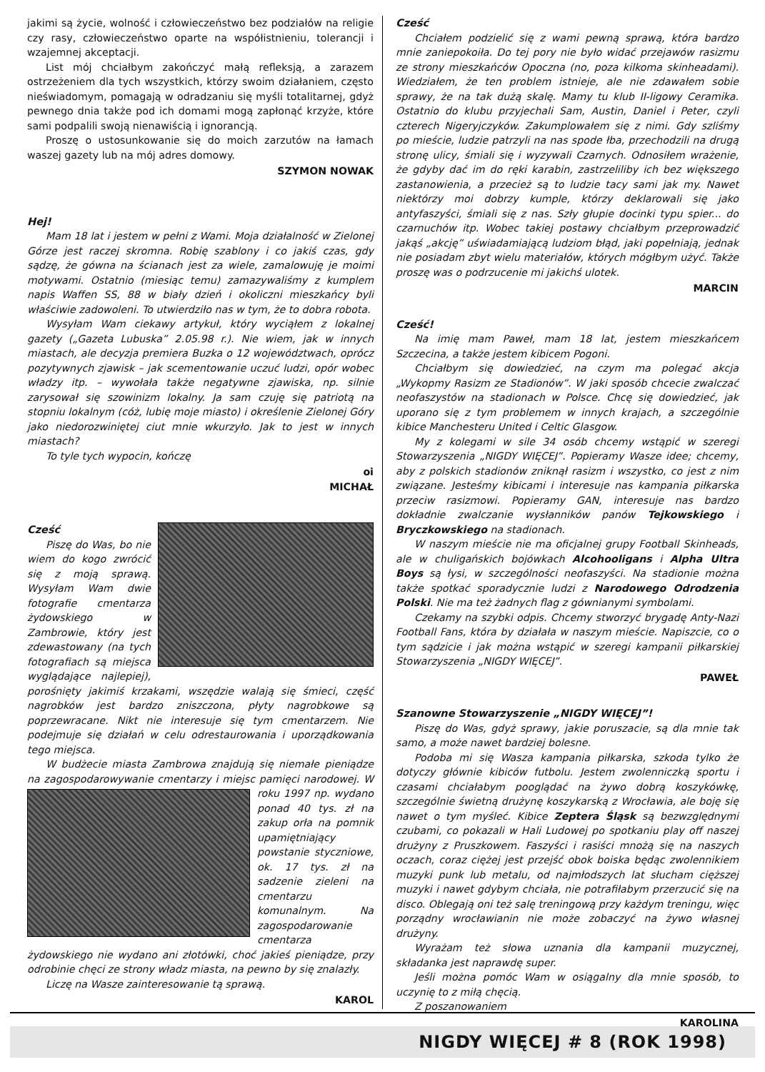jakimi są życie, wolność i człowieczeństwo bez podziałów na religie czy rasy, człowieczeństwo oparte na współistnieniu, tolerancji i wzajemnej akceptacji.
List mój chciałbym zakończyć małą refleksją, a zarazem ostrzeżeniem dla tych wszystkich, którzy swoim działaniem, często nieświadomym, pomagają w odradzaniu się myśli totalitarnej, gdyż pewnego dnia także pod ich domami mogą zapłonąć krzyże, które sami podpalili swoją nienawiścią i ignorancją.
Proszę o ustosunkowanie się do moich zarzutów na łamach waszej gazety lub na mój adres domowy.
SZYMON NOWAK
Hej!
Mam 18 lat i jestem w pełni z Wami. Moja działalność w Zielonej Górze jest raczej skromna. Robię szablony i co jakiś czas, gdy sądzę, że gówna na ścianach jest za wiele, zamalowuję je moimi motywami. Ostatnio (miesiąc temu) zamazywaliśmy z kumplem napis Waffen SS, 88 w biały dzień i okoliczni mieszkańcy byli właściwie zadowoleni. To utwierdziło nas w tym, że to dobra robota.
Wysyłam Wam ciekawy artykuł, który wyciąłem z lokalnej gazety („Gazeta Lubuska” 2.05.98 r.). Nie wiem, jak w innych miastach, ale decyzja premiera Buzka o 12 województwach, oprócz pozytywnych zjawisk – jak scementowanie uczuć ludzi, opór wobec władzy itp. – wywołała także negatywne zjawiska, np. silnie zarysował się szowinizm lokalny. Ja sam czuję się patriotą na stopniu lokalnym (cóż, lubię moje miasto) i określenie Zielonej Góry jako niedorozwiniętej ciut mnie wkurzyło. Jak to jest w innych miastach?
To tyle tych wypocin, kończę
oi
MICHAŁ
Cześć
Piszę do Was, bo nie wiem do kogo zwrócić się z moją sprawą. Wysyłam Wam dwie fotografie cmentarza żydowskiego w Zambrowie, który jest zdewastowany (na tych fotografiach są miejsca wyglądające najlepiej), porośnięty jakimiś krzakami, wszędzie walają się śmieci, część nagrobków jest bardzo zniszczona, płyty nagrobkowe są poprzewracane. Nikt nie interesuje się tym cmentarzem. Nie podejmuje się działań w celu odrestaurowania i uporządkowania tego miejsca.
W budżecie miasta Zambrowa znajdują się niemałe pieniądze na zagospodarowywanie cmentarzy i miejsc pamięci narodowej. W roku 1997 np. wydano ponad 40 tys. zł na zakup orła na pomnik upamiętniający powstanie styczniowe, ok. 17 tys. zł na sadzenie zieleni na cmentarzu komunalnym. Na zagospodarowanie cmentarza żydowskiego nie wydano ani złotówki, choć jakieś pieniądze, przy odrobinie chęci ze strony władz miasta, na pewno by się znalazły.
Liczę na Wasze zainteresowanie tą sprawą.
KAROL
Cześć
Chciałem podzielić się z wami pewną sprawą, która bardzo mnie zaniepokoiła. Do tej pory nie było widać przejawów rasizmu ze strony mieszkańców Opoczna (no, poza kilkoma skinheadami). Wiedziałem, że ten problem istnieje, ale nie zdawałem sobie sprawy, że na tak dużą skalę. Mamy tu klub II-ligowy Ceramika. Ostatnio do klubu przyjechali Sam, Austin, Daniel i Peter, czyli czterech Nigeryjczyków. Zakumplowałem się z nimi. Gdy szliśmy po mieście, ludzie patrzyli na nas spode łba, przechodzili na drugą stronę ulicy, śmiali się i wyzywali Czarnych. Odnosiłem wrażenie, że gdyby dać im do ręki karabin, zastrzeliliby ich bez większego zastanowienia, a przecież są to ludzie tacy sami jak my. Nawet niektórzy moi dobrzy kumple, którzy deklarowali się jako antyfaszyści, śmiali się z nas. Szły głupie docinki typu spier... do czarnuchów itp. Wobec takiej postawy chciałbym przeprowadzić jakąś „akcję” uświadamiającą ludziom błąd, jaki popełniają, jednak nie posiadam zbyt wielu materiałów, których mógłbym użyć. Także proszę was o podrzucenie mi jakichś ulotek.
MARCIN
Cześć!
Na imię mam Paweł, mam 18 lat, jestem mieszkańcem Szczecina, a także jestem kibicem Pogoni.
Chciałbym się dowiedzieć, na czym ma polegać akcja „Wykopmy Rasizm ze Stadionów”. W jaki sposób chcecie zwalczać neofaszystów na stadionach w Polsce. Chcę się dowiedzieć, jak uporano się z tym problemem w innych krajach, a szczególnie kibice Manchesteru United i Celtic Glasgow.
My z kolegami w sile 34 osób chcemy wstąpić w szeregi Stowarzyszenia „NIGDY WIĘCEJ”. Popieramy Wasze idee; chcemy, aby z polskich stadionów zniknął rasizm i wszystko, co jest z nim związane. Jesteśmy kibicami i interesuje nas kampania piłkarska przeciw rasizmowi. Popieramy GAN, interesuje nas bardzo dokładnie zwalczanie wysłanników panów Tejkowskiego i Bryczkowskiego na stadionach.
W naszym mieście nie ma oficjalnej grupy Football Skinheads, ale w chuligańskich bojówkach Alcohooligans i Alpha Ultra Boys są łysi, w szczególności neofaszyści. Na stadionie można także spotkać sporadycznie ludzi z Narodowego Odrodzenia Polski. Nie ma też żadnych flag z gównianymi symbolami.
Czekamy na szybki odpis. Chcemy stworzyć brygadę Anty-Nazi Football Fans, która by działała w naszym mieście. Napiszcie, co o tym sądzicie i jak można wstąpić w szeregi kampanii piłkarskiej Stowarzyszenia „NIGDY WIĘCEJ”.
PAWEŁ
Szanowne Stowarzyszenie „NIGDY WIĘCEJ”!
Piszę do Was, gdyż sprawy, jakie poruszacie, są dla mnie tak samo, a może nawet bardziej bolesne.
Podoba mi się Wasza kampania piłkarska, szkoda tylko że dotyczy głównie kibiców futbolu. Jestem zwolenniczką sportu i czasami chciałabym pooglądać na żywo dobrą koszykówkę, szczególnie świetną drużynę koszykarską z Wrocławia, ale boję się nawet o tym myśleć. Kibice Zeptera Śląsk są bezwzględnymi czubami, co pokazali w Hali Ludowej po spotkaniu play off naszej drużyny z Pruszkowem. Faszyści i rasiści mnożą się na naszych oczach, coraz ciężej jest przejść obok boiska będąc zwolennikiem muzyki punk lub metalu, od najmłodszych lat słucham cięższej muzyki i nawet gdybym chciała, nie potrafiłabym przerzucić się na disco. Oblegają oni też salę treningową przy każdym treningu, więc porządny wrocławianin nie może zobaczyć na żywo własnej drużyny.
Wyrażam też słowa uznania dla kampanii muzycznej, składanka jest naprawdę super.
Jeśli można pomóc Wam w osiągalny dla mnie sposób, to uczynię to z miłą chęcią.
Z poszanowaniem
KAROLINA
NIGDY WIĘCEJ # 8 (ROK 1998)